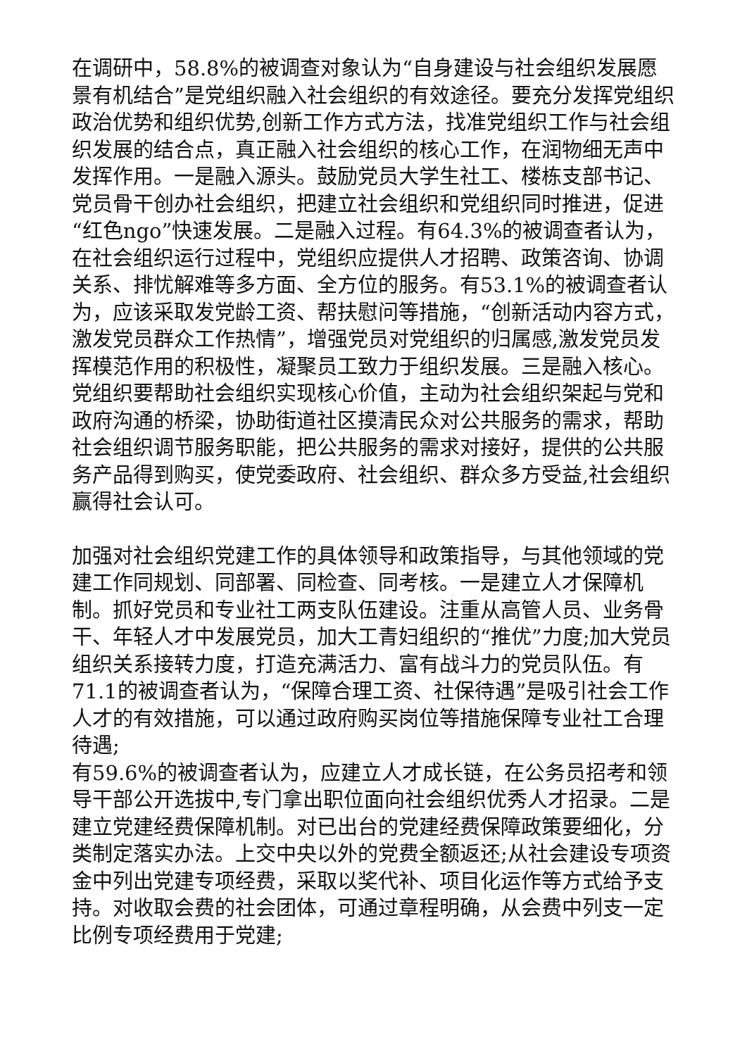在调研中，58.8%的被调查对象认为“自身建设与社会组织发展愿景有机结合”是党组织融入社会组织的有效途径。要充分发挥党组织政治优势和组织优势,创新工作方式方法，找准党组织工作与社会组织发展的结合点，真正融入社会组织的核心工作，在润物细无声中发挥作用。一是融入源头。鼓励党员大学生社工、楼栋支部书记、党员骨干创办社会组织，把建立社会组织和党组织同时推进，促进“红色ngo”快速发展。二是融入过程。有64.3%的被调查者认为，在社会组织运行过程中，党组织应提供人才招聘、政策咨询、协调关系、排忧解难等多方面、全方位的服务。有53.1%的被调查者认为，应该采取发党龄工资、帮扶慰问等措施，“创新活动内容方式，激发党员群众工作热情”，增强党员对党组织的归属感,激发党员发挥模范作用的积极性，凝聚员工致力于组织发展。三是融入核心。党组织要帮助社会组织实现核心价值，主动为社会组织架起与党和政府沟通的桥梁，协助街道社区摸清民众对公共服务的需求，帮助社会组织调节服务职能，把公共服务的需求对接好，提供的公共服务产品得到购买，使党委政府、社会组织、群众多方受益,社会组织赢得社会认可。
加强对社会组织党建工作的具体领导和政策指导，与其他领域的党建工作同规划、同部署、同检查、同考核。一是建立人才保障机制。抓好党员和专业社工两支队伍建设。注重从高管人员、业务骨干、年轻人才中发展党员，加大工青妇组织的“推优”力度;加大党员组织关系接转力度，打造充满活力、富有战斗力的党员队伍。有71.1的被调查者认为，“保障合理工资、社保待遇”是吸引社会工作人才的有效措施，可以通过政府购买岗位等措施保障专业社工合理待遇;
有59.6%的被调查者认为，应建立人才成长链，在公务员招考和领导干部公开选拔中,专门拿出职位面向社会组织优秀人才招录。二是建立党建经费保障机制。对已出台的党建经费保障政策要细化，分类制定落实办法。上交中央以外的党费全额返还;从社会建设专项资金中列出党建专项经费，采取以奖代补、项目化运作等方式给予支持。对收取会费的社会团体，可通过章程明确，从会费中列支一定比例专项经费用于党建;